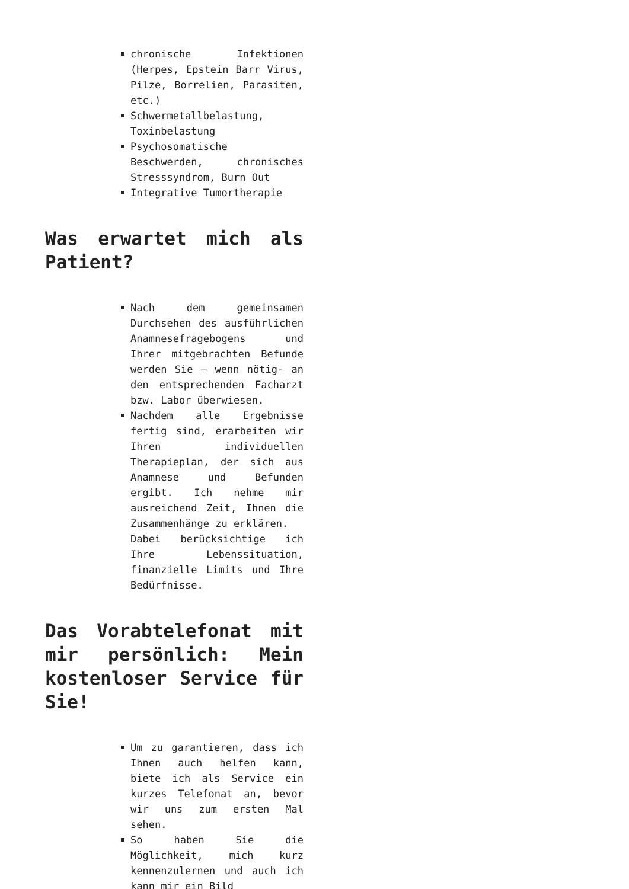chronische Infektionen (Herpes, Epstein Barr Virus, Pilze, Borrelien, Parasiten, etc.)
Schwermetallbelastung, Toxinbelastung
Psychosomatische Beschwerden, chronisches Stresssyndrom, Burn Out
Integrative Tumortherapie
Was erwartet mich als Patient?
Nach dem gemeinsamen Durchsehen des ausführlichen Anamnesefragebogens und Ihrer mitgebrachten Befunde werden Sie – wenn nötig- an den entsprechenden Facharzt bzw. Labor überwiesen.
Nachdem alle Ergebnisse fertig sind, erarbeiten wir Ihren individuellen Therapieplan, der sich aus Anamnese und Befunden ergibt. Ich nehme mir ausreichend Zeit, Ihnen die Zusammenhänge zu erklären.
Dabei berücksichtige ich Ihre Lebenssituation, finanzielle Limits und Ihre Bedürfnisse.
Das Vorabtelefonat mit mir persönlich: Mein kostenloser Service für Sie!
Um zu garantieren, dass ich Ihnen auch helfen kann, biete ich als Service ein kurzes Telefonat an, bevor wir uns zum ersten Mal sehen.
So haben Sie die Möglichkeit, mich kurz kennenzulernen und auch ich kann mir ein Bild